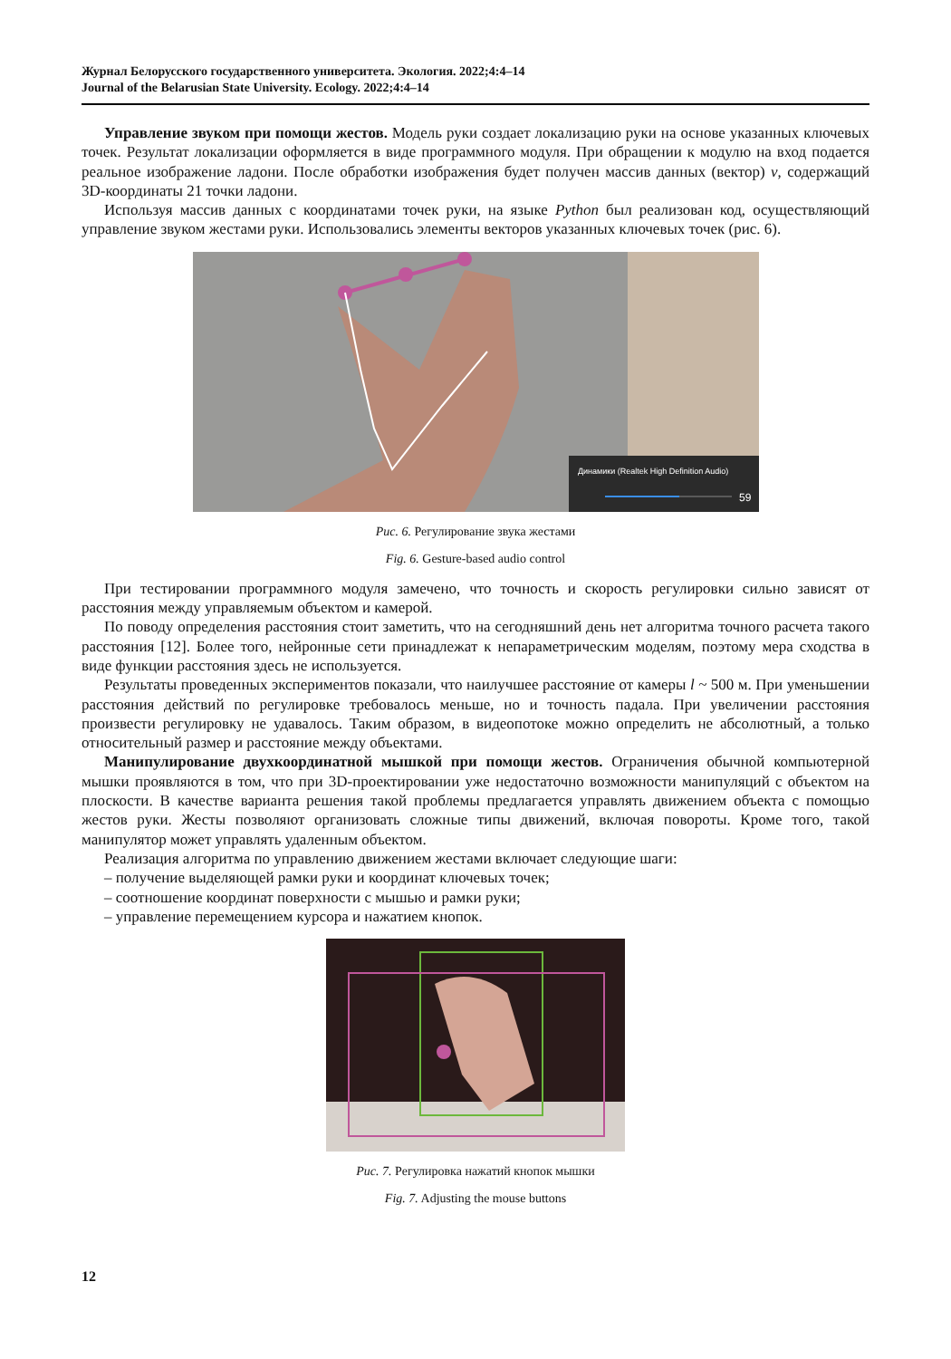Журнал Белорусского государственного университета. Экология. 2022;4:4–14
Journal of the Belarusian State University. Ecology. 2022;4:4–14
Управление звуком при помощи жестов. Модель руки создает локализацию руки на основе указанных ключевых точек. Результат локализации оформляется в виде программного модуля. При обращении к модулю на вход подается реальное изображение ладони. После обработки изображения будет получен массив данных (вектор) v, содержащий 3D-координаты 21 точки ладони.
Используя массив данных с координатами точек руки, на языке Python был реализован код, осуществляющий управление звуком жестами руки. Использовались элементы векторов указанных ключевых точек (рис. 6).
Динамики (Realtek High Definition Audio)
59
Рис. 6. Регулирование звука жестами
Fig. 6. Gesture-based audio control
При тестировании программного модуля замечено, что точность и скорость регулировки сильно зависят от расстояния между управляемым объектом и камерой.
По поводу определения расстояния стоит заметить, что на сегодняшний день нет алгоритма точного расчета такого расстояния [12]. Более того, нейронные сети принадлежат к непараметрическим моделям, поэтому мера сходства в виде функции расстояния здесь не используется.
Результаты проведенных экспериментов показали, что наилучшее расстояние от камеры l ~ 500 м. При уменьшении расстояния действий по регулировке требовалось меньше, но и точность падала. При увеличении расстояния произвести регулировку не удавалось. Таким образом, в видеопотоке можно определить не абсолютный, а только относительный размер и расстояние между объектами.
Манипулирование двухкоординатной мышкой при помощи жестов. Ограничения обычной компьютерной мышки проявляются в том, что при 3D-проектировании уже недостаточно возможности манипуляций с объектом на плоскости. В качестве варианта решения такой проблемы предлагается управлять движением объекта с помощью жестов руки. Жесты позволяют организовать сложные типы движений, включая повороты. Кроме того, такой манипулятор может управлять удаленным объектом.
Реализация алгоритма по управлению движением жестами включает следующие шаги:
– получение выделяющей рамки руки и координат ключевых точек;
– соотношение координат поверхности с мышью и рамки руки;
– управление перемещением курсора и нажатием кнопок.
Рис. 7. Регулировка нажатий кнопок мышки
Fig. 7. Adjusting the mouse buttons
12